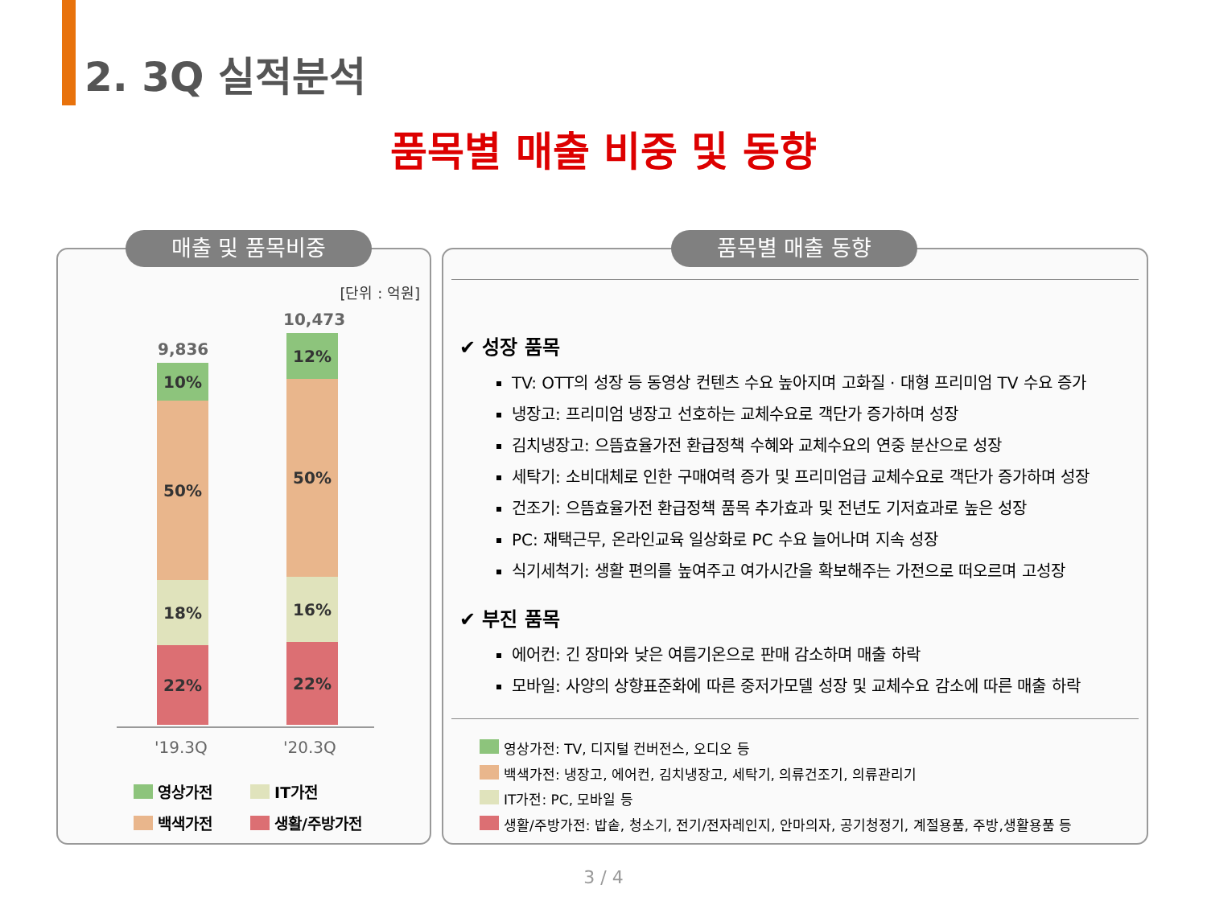2. 3Q 실적분석
품목별 매출 비중 및 동향
매출 및 품목비중
[단위 : 억원]
9,836
10,473
10%
50%
18%
22%
12%
50%
16%
22%
'19.3Q '20.3Q
영상가전 IT가전
백색가전 생활/주방가전
품목별 매출 동향
✔ 성장 품목
TV: OTT의 성장 등 동영상 컨텐츠 수요 높아지며 고화질 · 대형 프리미엄 TV 수요 증가
냉장고: 프리미엄 냉장고 선호하는 교체수요로 객단가 증가하며 성장
김치냉장고: 으뜸효율가전 환급정책 수혜와 교체수요의 연중 분산으로 성장
세탁기: 소비대체로 인한 구매여력 증가 및 프리미엄급 교체수요로 객단가 증가하며 성장
건조기: 으뜸효율가전 환급정책 품목 추가효과 및 전년도 기저효과로 높은 성장
PC: 재택근무, 온라인교육 일상화로 PC 수요 늘어나며 지속 성장
식기세척기: 생활 편의를 높여주고 여가시간을 확보해주는 가전으로 떠오르며 고성장
✔ 부진 품목
에어컨: 긴 장마와 낮은 여름기온으로 판매 감소하며 매출 하락
모바일: 사양의 상향표준화에 따른 중저가모델 성장 및 교체수요 감소에 따른 매출 하락
영상가전: TV, 디지털 컨버전스, 오디오 등
백색가전: 냉장고, 에어컨, 김치냉장고, 세탁기, 의류건조기, 의류관리기
IT가전: PC, 모바일 등
생활/주방가전: 밥솥, 청소기, 전기/전자레인지, 안마의자, 공기청정기, 계절용품, 주방,생활용품 등
3 / 4